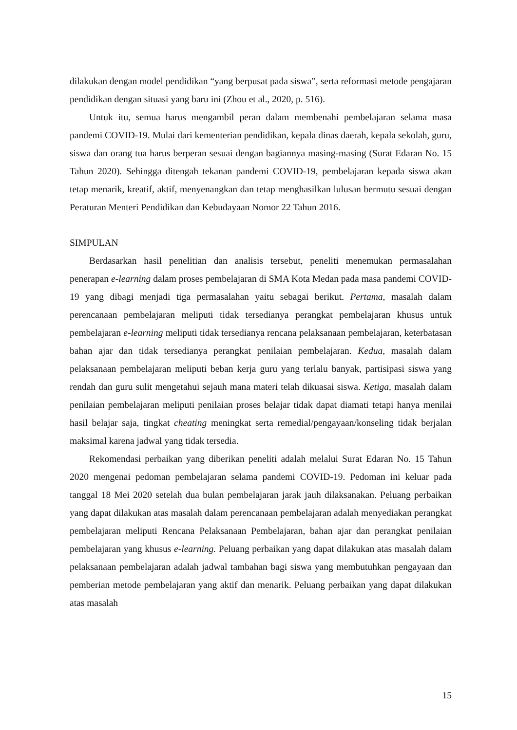dilakukan dengan model pendidikan “yang berpusat pada siswa”, serta reformasi metode pengajaran pendidikan dengan situasi yang baru ini (Zhou et al., 2020, p. 516).
Untuk itu, semua harus mengambil peran dalam membenahi pembelajaran selama masa pandemi COVID-19. Mulai dari kementerian pendidikan, kepala dinas daerah, kepala sekolah, guru, siswa dan orang tua harus berperan sesuai dengan bagiannya masing-masing (Surat Edaran No. 15 Tahun 2020). Sehingga ditengah tekanan pandemi COVID-19, pembelajaran kepada siswa akan tetap menarik, kreatif, aktif, menyenangkan dan tetap menghasilkan lulusan bermutu sesuai dengan Peraturan Menteri Pendidikan dan Kebudayaan Nomor 22 Tahun 2016.
SIMPULAN
Berdasarkan hasil penelitian dan analisis tersebut, peneliti menemukan permasalahan penerapan e-learning dalam proses pembelajaran di SMA Kota Medan pada masa pandemi COVID-19 yang dibagi menjadi tiga permasalahan yaitu sebagai berikut. Pertama, masalah dalam perencanaan pembelajaran meliputi tidak tersedianya perangkat pembelajaran khusus untuk pembelajaran e-learning meliputi tidak tersedianya rencana pelaksanaan pembelajaran, keterbatasan bahan ajar dan tidak tersedianya perangkat penilaian pembelajaran. Kedua, masalah dalam pelaksanaan pembelajaran meliputi beban kerja guru yang terlalu banyak, partisipasi siswa yang rendah dan guru sulit mengetahui sejauh mana materi telah dikuasai siswa. Ketiga, masalah dalam penilaian pembelajaran meliputi penilaian proses belajar tidak dapat diamati tetapi hanya menilai hasil belajar saja, tingkat cheating meningkat serta remedial/pengayaan/konseling tidak berjalan maksimal karena jadwal yang tidak tersedia.
Rekomendasi perbaikan yang diberikan peneliti adalah melalui Surat Edaran No. 15 Tahun 2020 mengenai pedoman pembelajaran selama pandemi COVID-19. Pedoman ini keluar pada tanggal 18 Mei 2020 setelah dua bulan pembelajaran jarak jauh dilaksanakan. Peluang perbaikan yang dapat dilakukan atas masalah dalam perencanaan pembelajaran adalah menyediakan perangkat pembelajaran meliputi Rencana Pelaksanaan Pembelajaran, bahan ajar dan perangkat penilaian pembelajaran yang khusus e-learning. Peluang perbaikan yang dapat dilakukan atas masalah dalam pelaksanaan pembelajaran adalah jadwal tambahan bagi siswa yang membutuhkan pengayaan dan pemberian metode pembelajaran yang aktif dan menarik. Peluang perbaikan yang dapat dilakukan atas masalah
15